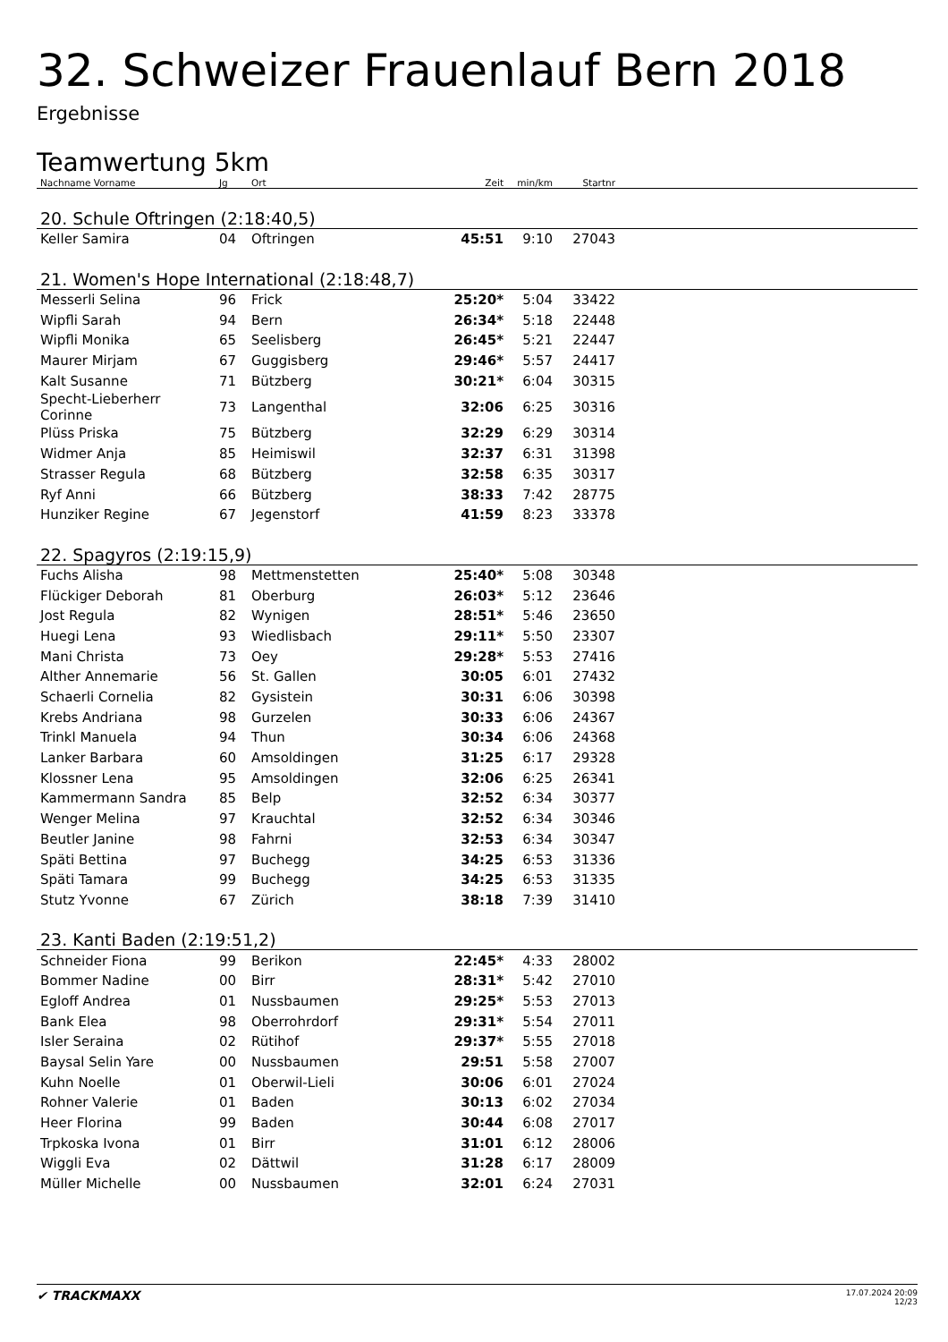32. Schweizer Frauenlauf Bern 2018
Ergebnisse
Teamwertung 5km
| Nachname Vorname | Jg | Ort | Zeit | min/km | Startnr | |
| --- | --- | --- | --- | --- | --- | --- |
| 20. Schule Oftringen (2:18:40,5) | | | | | | |
| Keller Samira | 04 | Oftringen | 45:51 | 9:10 | 27043 | |
| 21. Women's Hope International (2:18:48,7) | | | | | | |
| Messerli Selina | 96 | Frick | 25:20* | 5:04 | 33422 | |
| Wipfli Sarah | 94 | Bern | 26:34* | 5:18 | 22448 | |
| Wipfli Monika | 65 | Seelisberg | 26:45* | 5:21 | 22447 | |
| Maurer Mirjam | 67 | Guggisberg | 29:46* | 5:57 | 24417 | |
| Kalt Susanne | 71 | Bützberg | 30:21* | 6:04 | 30315 | |
| Specht-Lieberherr Corinne | 73 | Langenthal | 32:06 | 6:25 | 30316 | |
| Plüss Priska | 75 | Bützberg | 32:29 | 6:29 | 30314 | |
| Widmer Anja | 85 | Heimiswil | 32:37 | 6:31 | 31398 | |
| Strasser Regula | 68 | Bützberg | 32:58 | 6:35 | 30317 | |
| Ryf Anni | 66 | Bützberg | 38:33 | 7:42 | 28775 | |
| Hunziker Regine | 67 | Jegenstorf | 41:59 | 8:23 | 33378 | |
| 22. Spagyros (2:19:15,9) | | | | | | |
| Fuchs Alisha | 98 | Mettmenstetten | 25:40* | 5:08 | 30348 | |
| Flückiger Deborah | 81 | Oberburg | 26:03* | 5:12 | 23646 | |
| Jost Regula | 82 | Wynigen | 28:51* | 5:46 | 23650 | |
| Huegi Lena | 93 | Wiedlisbach | 29:11* | 5:50 | 23307 | |
| Mani Christa | 73 | Oey | 29:28* | 5:53 | 27416 | |
| Alther Annemarie | 56 | St. Gallen | 30:05 | 6:01 | 27432 | |
| Schaerli Cornelia | 82 | Gysistein | 30:31 | 6:06 | 30398 | |
| Krebs Andriana | 98 | Gurzelen | 30:33 | 6:06 | 24367 | |
| Trinkl Manuela | 94 | Thun | 30:34 | 6:06 | 24368 | |
| Lanker Barbara | 60 | Amsoldingen | 31:25 | 6:17 | 29328 | |
| Klossner Lena | 95 | Amsoldingen | 32:06 | 6:25 | 26341 | |
| Kammermann Sandra | 85 | Belp | 32:52 | 6:34 | 30377 | |
| Wenger Melina | 97 | Krauchtal | 32:52 | 6:34 | 30346 | |
| Beutler Janine | 98 | Fahrni | 32:53 | 6:34 | 30347 | |
| Späti Bettina | 97 | Buchegg | 34:25 | 6:53 | 31336 | |
| Späti Tamara | 99 | Buchegg | 34:25 | 6:53 | 31335 | |
| Stutz Yvonne | 67 | Zürich | 38:18 | 7:39 | 31410 | |
| 23. Kanti Baden (2:19:51,2) | | | | | | |
| Schneider Fiona | 99 | Berikon | 22:45* | 4:33 | 28002 | |
| Bommer Nadine | 00 | Birr | 28:31* | 5:42 | 27010 | |
| Egloff Andrea | 01 | Nussbaumen | 29:25* | 5:53 | 27013 | |
| Bank Elea | 98 | Oberrohrdorf | 29:31* | 5:54 | 27011 | |
| Isler Seraina | 02 | Rütihof | 29:37* | 5:55 | 27018 | |
| Baysal Selin Yare | 00 | Nussbaumen | 29:51 | 5:58 | 27007 | |
| Kuhn Noelle | 01 | Oberwil-Lieli | 30:06 | 6:01 | 27024 | |
| Rohner Valerie | 01 | Baden | 30:13 | 6:02 | 27034 | |
| Heer Florina | 99 | Baden | 30:44 | 6:08 | 27017 | |
| Trpkoska Ivona | 01 | Birr | 31:01 | 6:12 | 28006 | |
| Wiggli Eva | 02 | Dättwil | 31:28 | 6:17 | 28009 | |
| Müller Michelle | 00 | Nussbaumen | 32:01 | 6:24 | 27031 | |
✔ TRACKMAXX
17.07.2024 20:09
12/23